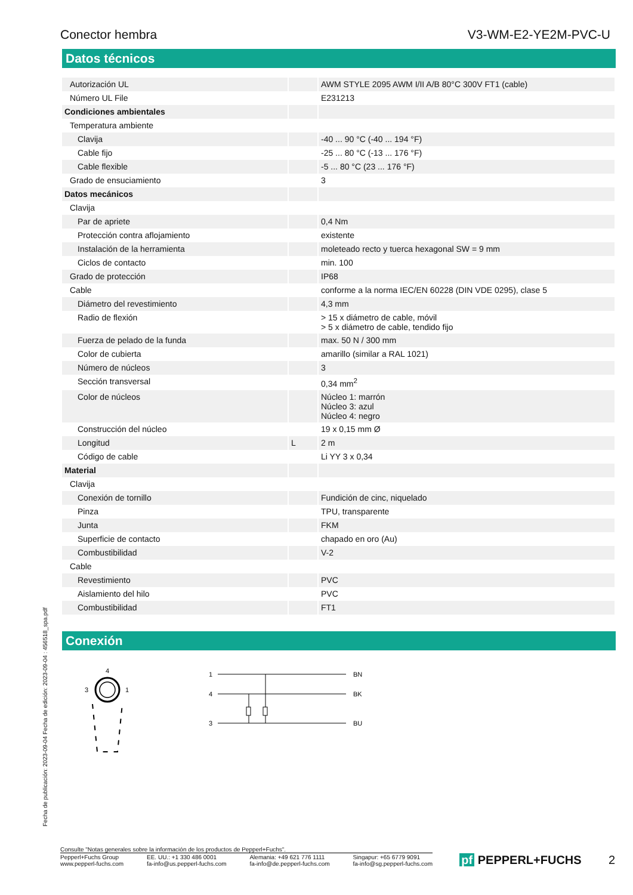Conector hembra V3-WM-E2-YE2M-PVC-U
Datos técnicos
| Autorización UL | | AWM STYLE 2095 AWM I/II A/B 80°C 300V FT1 (cable) |
| Número UL File | | E231213 |
| Condiciones ambientales | | |
| Temperatura ambiente | | |
| Clavija | | -40 ... 90 °C (-40 ... 194 °F) |
| Cable fijo | | -25 ... 80 °C (-13 ... 176 °F) |
| Cable flexible | | -5 ... 80 °C (23 ... 176 °F) |
| Grado de ensuciamiento | | 3 |
| Datos mecánicos | | |
| Clavija | | |
| Par de apriete | | 0,4 Nm |
| Protección contra aflojamiento | | existente |
| Instalación de la herramienta | | moleteado recto y tuerca hexagonal SW = 9 mm |
| Ciclos de contacto | | min. 100 |
| Grado de protección | | IP68 |
| Cable | | conforme a la norma IEC/EN 60228 (DIN VDE 0295), clase 5 |
| Diámetro del revestimiento | | 4,3 mm |
| Radio de flexión | | > 15 x diámetro de cable, móvil > 5 x diámetro de cable, tendido fijo |
| Fuerza de pelado de la funda | | max. 50 N / 300 mm |
| Color de cubierta | | amarillo (similar a RAL 1021) |
| Número de núcleos | | 3 |
| Sección transversal | | 0,34 mm<sup>2</sup> |
| Color de núcleos | | Núcleo 1: marrón Núcleo 3: azul Núcleo 4: negro |
| Construcción del núcleo | | 19 x 0,15 mm Ø |
| Longitud | L | 2 m |
| Código de cable | | Li YY 3 x 0,34 |
| Material | | |
| Clavija | | |
| Conexión de tornillo | | Fundición de cinc, niquelado |
| Pinza | | TPU, transparente |
| Junta | | FKM |
| Superficie de contacto | | chapado en oro (Au) |
| Combustibilidad | | V-2 |
| Cable | | |
| Revestimiento | | PVC |
| Aislamiento del hilo | | PVC |
| Combustibilidad | | FT1 |
Conexión
4
3
1
1
4
3
BN
BK
BU
Fecha de publicación: 2023-09-04 Fecha de edición: 2023-09-04 : 456518_spa.pdf
Consulte "Notas generales sobre la información de los productos de Pepperl+Fuchs".
Pepperl+Fuchs Group
www.pepperl-fuchs.com EE. UU.: +1 330 486 0001
fa-info@us.pepperl-fuchs.com Alemania: +49 621 776 1111
fa-info@de.pepperl-fuchs.com Singapur: +65 6779 9091
fa-info@sg.pepperl-fuchs.com
pf PEPPERL+FUCHS 2